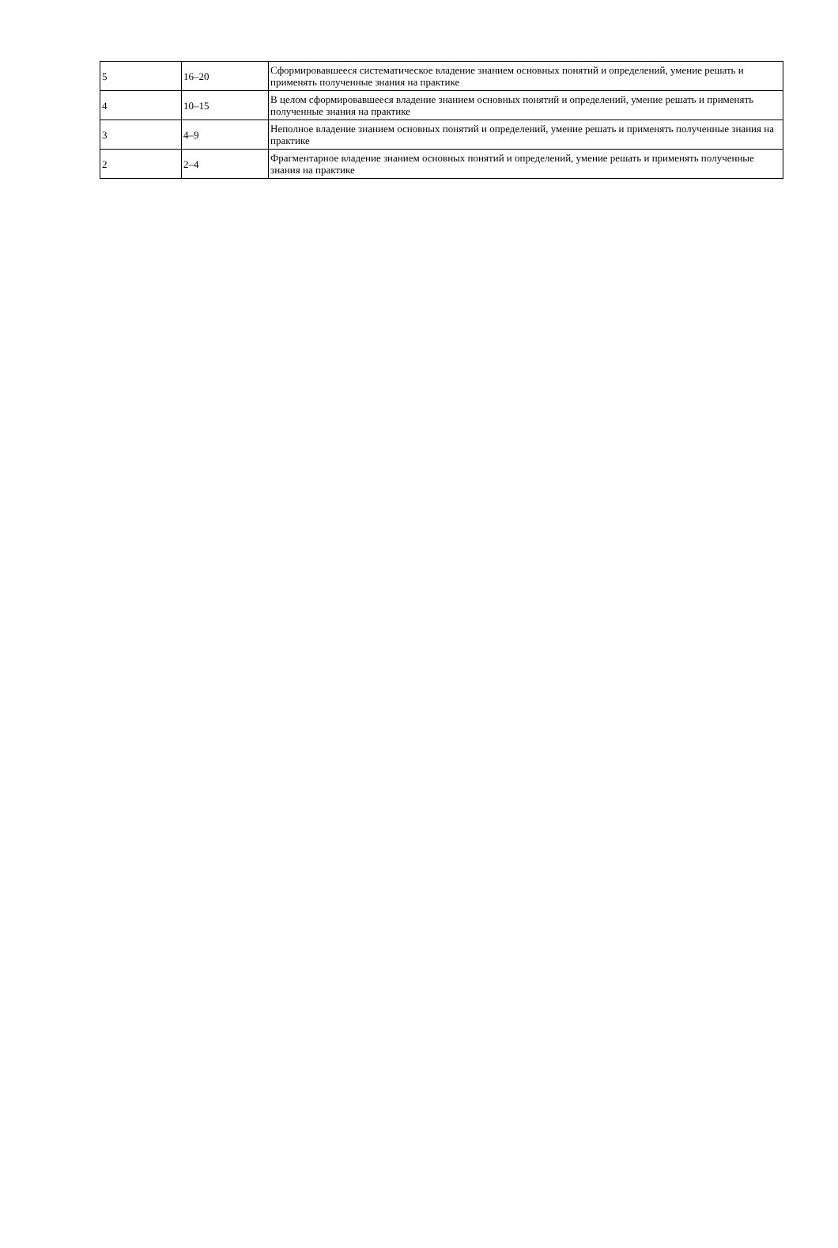| 5 | 16–20 | Сформировавшееся систематическое владение знанием основных понятий и определений, умение решать и применять полученные знания на практике |
| 4 | 10–15 | В целом сформировавшееся владение знанием основных понятий и определений, умение решать и применять полученные знания на практике |
| 3 | 4–9 | Неполное владение знанием основных понятий и определений, умение решать и применять полученные знания на практике |
| 2 | 2–4 | Фрагментарное владение знанием основных понятий и определений, умение решать и применять полученные знания на практике |